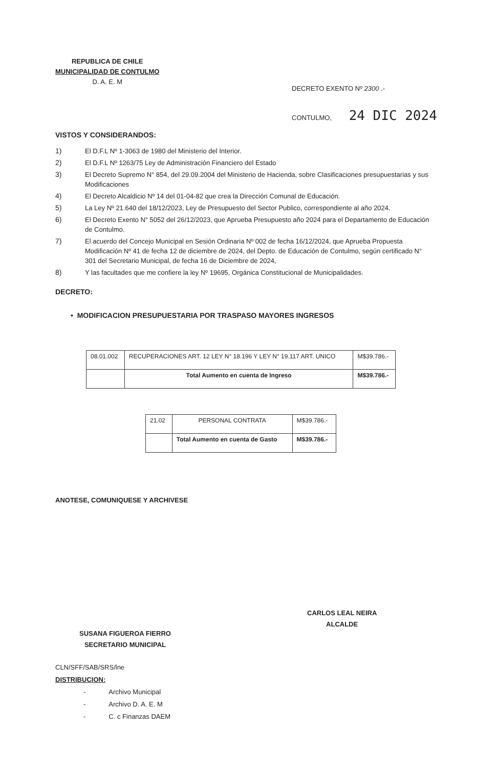REPUBLICA DE CHILE
MUNICIPALIDAD DE CONTULMO
D. A. E. M
DECRETO EXENTO Nº 2300 .-
CONTULMO, 24 DIC 2024
VISTOS Y CONSIDERANDOS:
1) El D.F.L Nº 1-3063 de 1980 del Ministerio del Interior.
2) El D.F.L Nº 1263/75 Ley de Administración Financiero del Estado
3) El Decreto Supremo N° 854, del 29.09.2004 del Ministerio de Hacienda, sobre Clasificaciones presupuestarias y sus Modificaciones
4) El Decreto Alcaldicio Nº 14 del 01-04-82 que crea la Dirección Comunal de Educación.
5) La Ley Nº 21.640 del 18/12/2023, Ley de Presupuesto del Sector Publico, correspondiente al año 2024.
6) El Decreto Exento N° 5052 del 26/12/2023, que Aprueba Presupuesto año 2024 para el Departamento de Educación de Contulmo.
7) El acuerdo del Concejo Municipal en Sesión Ordinaria Nº 002 de fecha 16/12/2024, que Aprueba Propuesta Modificación Nº 41 de fecha 12 de diciembre de 2024, del Depto. de Educación de Contulmo, según certificado N° 301 del Secretario Municipal, de fecha 16 de Diciembre de 2024,
8) Y las facultades que me confiere la ley Nº 19695, Orgánica Constitucional de Municipalidades.
DECRETO:
• MODIFICACION PRESUPUESTARIA POR TRASPASO MAYORES INGRESOS
| 08.01.002 | RECUPERACIONES ART. 12 LEY N° 18.196 Y LEY N° 19.117 ART. UNICO | M$39.786.- |
| | Total Aumento en cuenta de Ingreso | M$39.786.- |
| 21.02 | PERSONAL CONTRATA | M$39.786.- |
| | Total Aumento en cuenta de Gasto | M$39.786.- |
ANOTESE, COMUNIQUESE Y ARCHIVESE
CARLOS LEAL NEIRA
ALCALDE
SUSANA FIGUEROA FIERRO
SECRETARIO MUNICIPAL
CLN/SFF/SAB/SRS/lne
DISTRIBUCION:
- Archivo Municipal
- Archivo D. A. E. M
- C. c Finanzas DAEM